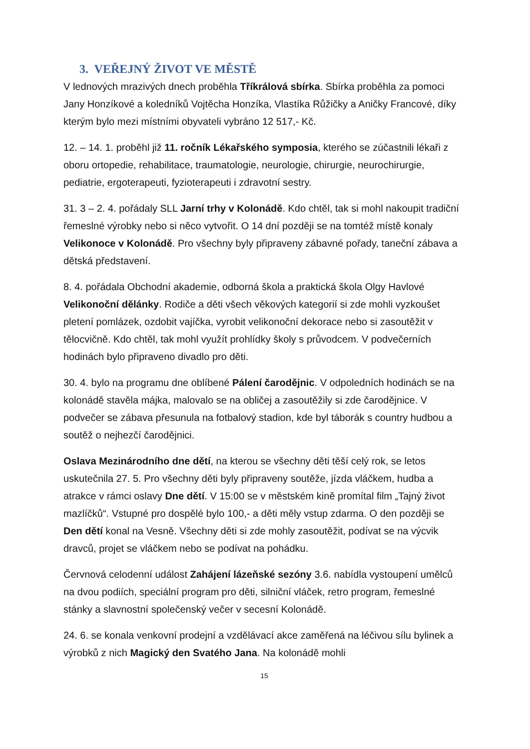3. VEŘEJNÝ ŽIVOT VE MĚSTĚ
V lednových mrazivých dnech proběhla Tříkrálová sbírka. Sbírka proběhla za pomoci Jany Honzíkové a koledníků Vojtěcha Honzíka, Vlastíka Růžičky a Aničky Francové, díky kterým bylo mezi místními obyvateli vybráno 12 517,- Kč.
12. – 14. 1. proběhl již 11. ročník Lékařského symposia, kterého se zúčastnili lékaři z oboru ortopedie, rehabilitace, traumatologie, neurologie, chirurgie, neurochirurgie, pediatrie, ergoterapeuti, fyzioterapeuti i zdravotní sestry.
31. 3 – 2. 4. pořádaly SLL Jarní trhy v Kolonádě. Kdo chtěl, tak si mohl nakoupit tradiční řemeslné výrobky nebo si něco vytvořit. O 14 dní později se na tomtéž místě konaly Velikonoce v Kolonádě. Pro všechny byly připraveny zábavné pořady, taneční zábava a dětská představení.
8. 4. pořádala Obchodní akademie, odborná škola a praktická škola Olgy Havlové Velikonoční dělánky. Rodiče a děti všech věkových kategorií si zde mohli vyzkoušet pletení pomlázek, ozdobit vajíčka, vyrobit velikonoční dekorace nebo si zasoutěžit v tělocvičně. Kdo chtěl, tak mohl využít prohlídky školy s průvodcem. V podvečerních hodinách bylo připraveno divadlo pro děti.
30. 4. bylo na programu dne oblíbené Pálení čarodějnic. V odpoledních hodinách se na kolonádě stavěla májka, malovalo se na obličej a zasoutěžily si zde čarodějnice. V podvečer se zábava přesunula na fotbalový stadion, kde byl táborák s country hudbou a soutěž o nejhezčí čarodějnici.
Oslava Mezinárodního dne dětí, na kterou se všechny děti těší celý rok, se letos uskutečnila 27. 5. Pro všechny děti byly připraveny soutěže, jízda vláčkem, hudba a atrakce v rámci oslavy Dne dětí. V 15:00 se v městském kině promítal film „Tajný život mazlíčků“. Vstupné pro dospělé bylo 100,- a děti měly vstup zdarma. O den později se Den dětí konal na Vesně. Všechny děti si zde mohly zasoutěžit, podívat se na výcvik dravců, projet se vláčkem nebo se podívat na pohádku.
Červnová celodenní událost Zahájení lázeňské sezóny 3.6. nabídla vystoupení umělců na dvou podiích, speciální program pro děti, silniční vláček, retro program, řemeslné stánky a slavnostní společenský večer v secesní Kolonádě.
24. 6. se konala venkovní prodejní a vzdělávací akce zaměřená na léčivou sílu bylinek a výrobků z nich Magický den Svatého Jana. Na kolonádě mohli
15